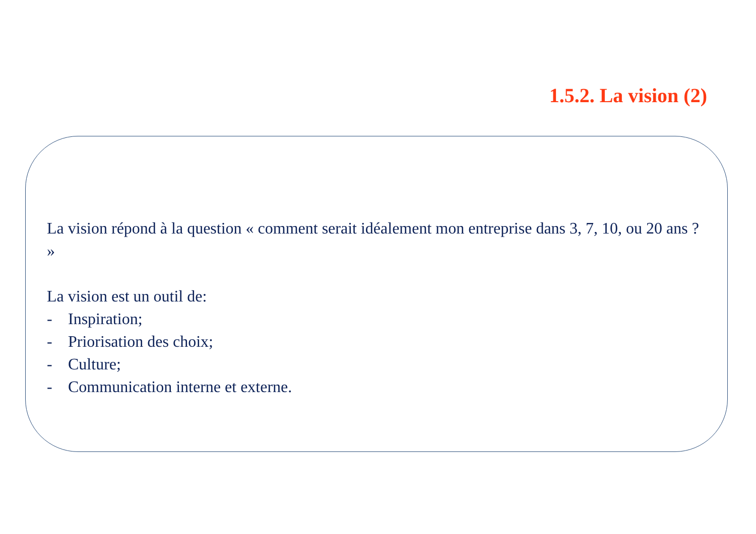1.5.2. La vision (2)
La vision répond à la question « comment serait idéalement mon entreprise dans 3, 7, 10, ou 20 ans ? »
La vision est un outil de:
- Inspiration;
- Priorisation des choix;
- Culture;
- Communication interne et externe.